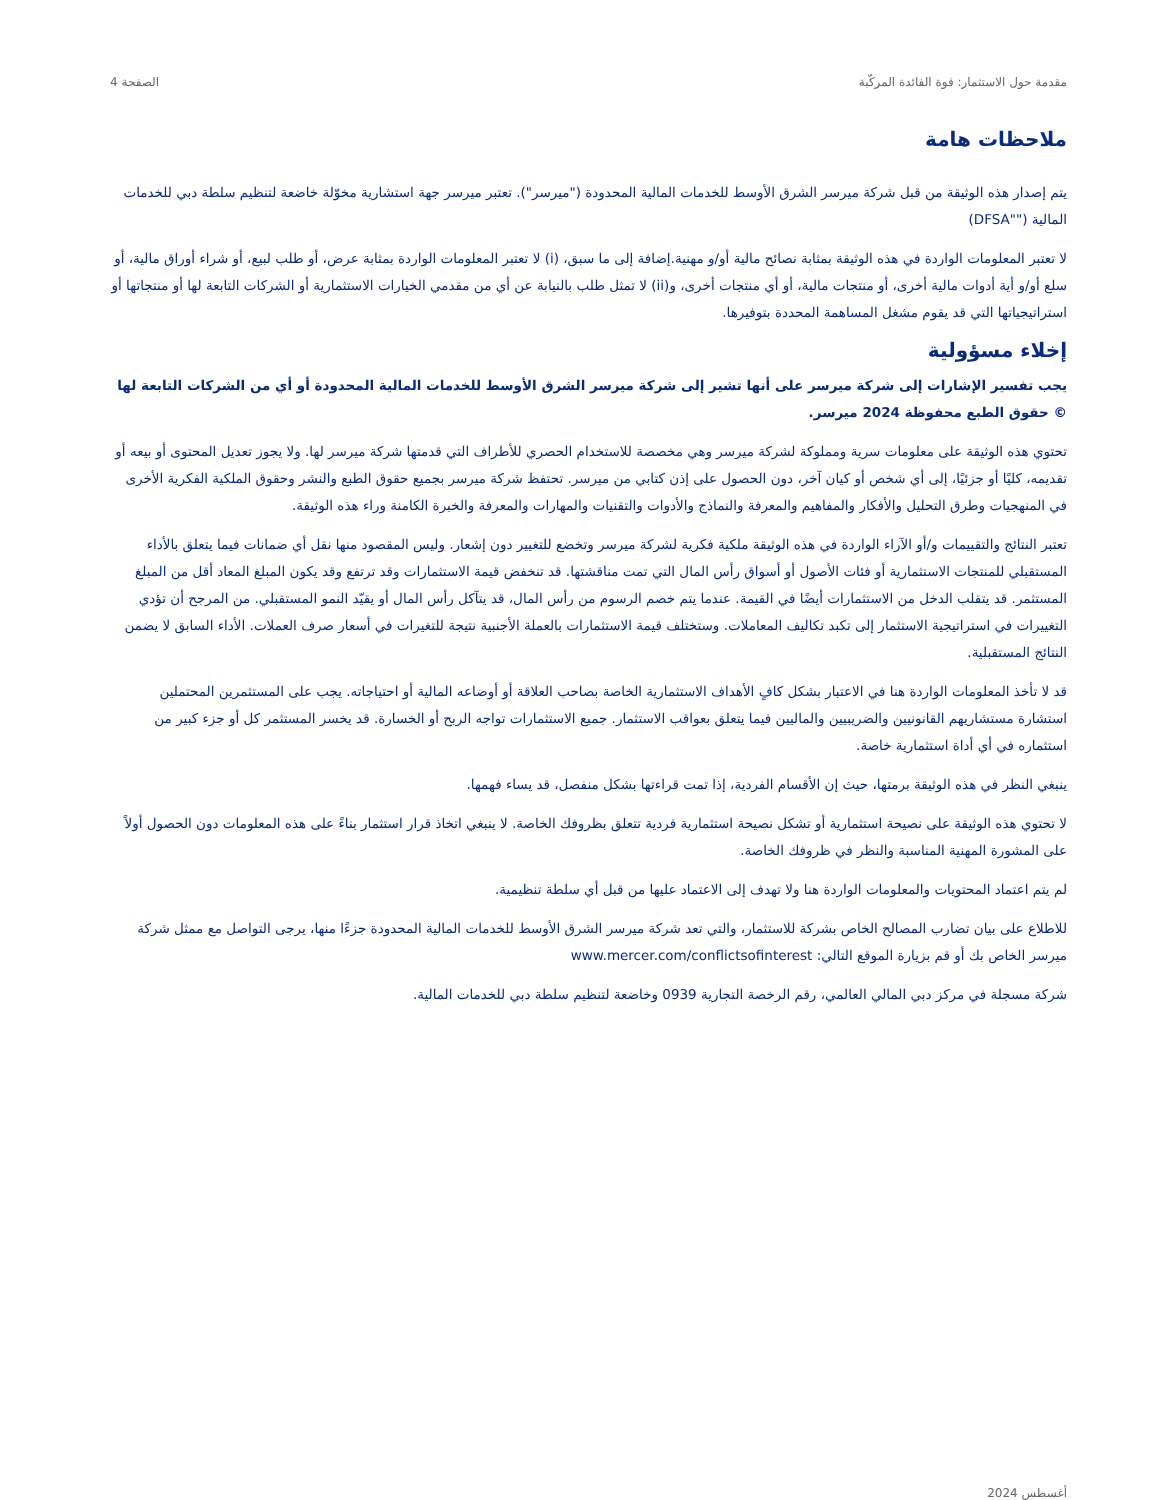مقدمة حول الاستثمار: قوة الفائدة المركّبة الصفحة 4
ملاحظات هامة
يتم إصدار هذه الوثيقة من قبل شركة ميرسر الشرق الأوسط للخدمات المالية المحدودة ("ميرسر"). تعتبر ميرسر جهة استشارية مخوّلة خاضعة لتنظيم سلطة دبي للخدمات المالية (""DFSA)
لا تعتبر المعلومات الواردة في هذه الوثيقة بمثابة نصائح مالية أو/و مهنية.إضافة إلى ما سبق، (i) لا تعتبر المعلومات الواردة بمثابة عرض، أو طلب لبيع، أو شراء أوراق مالية، أو سلع أو/و أية أدوات مالية أخرى، أو منتجات مالية، أو أي منتجات أخرى، و(ii) لا تمثل طلب بالنيابة عن أي من مقدمي الخيارات الاستثمارية أو الشركات التابعة لها أو منتجاتها أو استراتيجياتها التي قد يقوم مشغل المساهمة المحددة بتوفيرها.
إخلاء مسؤولية
يجب تفسير الإشارات إلى شركة ميرسر على أنها تشير إلى شركة ميرسر الشرق الأوسط للخدمات المالية المحدودة أو أي من الشركات التابعة لها © حقوق الطبع محفوظة 2024 ميرسر.
تحتوي هذه الوثيقة على معلومات سرية ومملوكة لشركة ميرسر وهي مخصصة للاستخدام الحصري للأطراف التي قدمتها شركة ميرسر لها. ولا يجوز تعديل المحتوى أو بيعه أو تقديمه، كليًا أو جزئيًا، إلى أي شخص أو كيان آخر، دون الحصول على إذن كتابي من ميرسر. تحتفظ شركة ميرسر بجميع حقوق الطبع والنشر وحقوق الملكية الفكرية الأخرى في المنهجيات وطرق التحليل والأفكار والمفاهيم والمعرفة والنماذج والأدوات والتقنيات والمهارات والمعرفة والخبرة الكامنة وراء هذه الوثيقة.
تعتبر النتائج والتقييمات و/أو الآراء الواردة في هذه الوثيقة ملكية فكرية لشركة ميرسر وتخضع للتغيير دون إشعار. وليس المقصود منها نقل أي ضمانات فيما يتعلق بالأداء المستقبلي للمنتجات الاستثمارية أو فئات الأصول أو أسواق رأس المال التي تمت مناقشتها. قد تنخفض قيمة الاستثمارات وقد ترتفع وقد يكون المبلغ المعاد أقل من المبلغ المستثمر. قد يتقلب الدخل من الاستثمارات أيضًا في القيمة. عندما يتم خصم الرسوم من رأس المال، قد يتآكل رأس المال أو يقيّد النمو المستقبلي. من المرجح أن تؤدي التغييرات في استراتيجية الاستثمار إلى تكبد تكاليف المعاملات. وستختلف قيمة الاستثمارات بالعملة الأجنبية نتيجة للتغيرات في أسعار صرف العملات. الأداء السابق لا يضمن النتائج المستقبلية.
قد لا تأخذ المعلومات الواردة هنا في الاعتبار بشكل كافٍ الأهداف الاستثمارية الخاصة بصاحب العلاقة أو أوضاعه المالية أو احتياجاته. يجب على المستثمرين المحتملين استشارة مستشاريهم القانونيين والضريبيين والماليين فيما يتعلق بعواقب الاستثمار. جميع الاستثمارات تواجه الربح أو الخسارة. قد يخسر المستثمر كل أو جزء كبير من استثماره في أي أداة استثمارية خاصة.
ينبغي النظر في هذه الوثيقة برمتها، حيث إن الأقسام الفردية، إذا تمت قراءتها بشكل منفصل، قد يساء فهمها.
لا تحتوي هذه الوثيقة على نصيحة استثمارية أو تشكل نصيحة استثمارية فردية تتعلق بظروفك الخاصة. لا ينبغي اتخاذ قرار استثمار بناءً على هذه المعلومات دون الحصول أولاً على المشورة المهنية المناسبة والنظر في ظروفك الخاصة.
لم يتم اعتماد المحتويات والمعلومات الواردة هنا ولا تهدف إلى الاعتماد عليها من قبل أي سلطة تنظيمية.
للاطلاع على بيان تضارب المصالح الخاص بشركة للاستثمار، والتي تعد شركة ميرسر الشرق الأوسط للخدمات المالية المحدودة جزءًا منها، يرجى التواصل مع ممثل شركة ميرسر الخاص بك أو قم بزيارة الموقع التالي: www.mercer.com/conflictsofinterest
شركة مسجلة في مركز دبي المالي العالمي، رقم الرخصة التجارية 0939 وخاضعة لتنظيم سلطة دبي للخدمات المالية.
أغسطس 2024